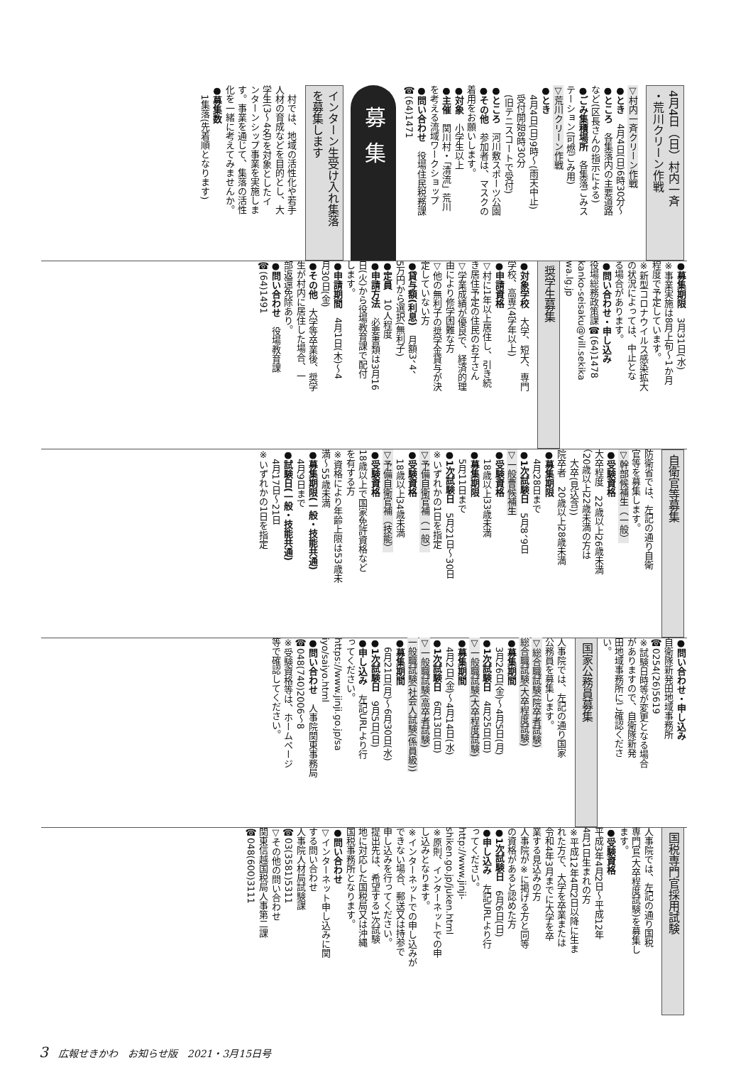4月4日（日）村内一斉
・荒川クリーン作戦
▽村内一斉クリーン作戦
●とき　4月4日(日)6時30分～
●ところ　各集落内の主要道路
など(区長さんの指示による)
●ごみ集積場所　各集落ごみス
テーション(可燃ごみ用)
▽荒川クリーン作戦
●とき
　4月4日(日)9時～(雨天中止)
　受付開始8時30分
　(旧テニスコートで受付)
●ところ　河川敷スポーツ公園
●その他　参加者は、マスクの
着用をお願いします。
●対象　小学生以上
●主催　関川村・「清流」荒川
を考える流域ワークショップ
●問い合わせ　役場住民税務課
☎(64)1471
募集
インターン生受け入れ集落
を募集します
　村では、地域の活性化や若手
人材の育成などを目的とし、大
学生(3～4名)を対象としたイ
ンターンシップ事業を実施しま
す。事業を通じて、集落の活性
化を一緒に考えてみませんか。
●募集数
　1集落(先着順となります)
●募集期限　3月31日(水)
※事業実施は8月上旬～1か月
程度で予定しています。
※新型コロナウイルス感染拡大
の状況によっては、中止とな
る場合があります。
●問い合わせ・申し込み
役場総務政策課☎(64)1478
kanko-seisaku@vill.sekika
wa.lg.jp
奨学生募集
●対象学校　大学、短大、専門
学校、高専(4学年以上)
●申請資格
▽村に1年以上居住し、引き続
き居住予定の住民のお子さん
▽学業成績が優良で、経済的理
由により修学困難な方
▽他の無利子の奨学金貸与が決
定していない方
●貸与額(利息)　月額3、4、
5万円から選択(無利子)
●定員　10人程度
●申請方法　必要書類は3月16
日(火)から役場教育課で配付
します。
●申請期間　4月1日(木)～4
月30日(金)
●その他　大学等卒業後、奨学
生が村内に居住した場合、一
部返還免除あり。
●問い合わせ　役場教育課
☎(64)1491
自衛官等募集
防衛省では、左記の通り自衛
官等を募集します。
▽幹部候補生（一般）
●受験資格
大卒程度　22歳以上26歳未満
（20歳以上22歳未満の方は
　大卒(見込含))
院卒者　20歳以上28歳未満
●募集期限
　4月28日まで
●1次試験日　5月8、9日
▽一般曹候補生
●受験資格
　18歳以上33歳未満
●募集期限
　5月11日まで
●1次試験日　5月21日～30日
※いずれかの1日を指定
▽予備自衛官補（一般）
●受験資格
　18歳以上34歳未満
▽予備自衛官補（技能）
●受験資格
18歳以上で国家免許資格など
を有する方
※資格により年齢上限は53歳未
満～55歳未満
●募集期限(一般・技能共通)
　4月9日まで
●試験日(一般・技能共通)
　4月17日～21日
※いずれかの1日を指定
●問い合わせ・申し込み
自衛隊新発田地域事務所
☎0254(26)5619
※試験日時等が変更となる場合
がありますので、自衛隊新発
田地域事務所にご確認くださ
い。
国家公務員募集
人事院では、左記の通り国家
公務員を募集します。
▽総合職試験(院卒者試験)
総合職試験(大卒程度試験)
●募集期間
　3月26日(金)～4月5日(月)
●1次試験日　4月25日(日)
▽一般職試験(大卒程度試験)
●募集期間
　4月2日(金)～4月14日(水)
●1次試験日　6月13日(日)
▽一般職試験(高卒者試験)
一般職試験(社会人試験(係員級))
●募集期間
　6月21日(月)～6月30日(水)
●1次試験日　9月5日(日)
●申し込み　左記URLより行
ってください。
https://www.jinji.go.jp/sa
iyo/saiyo.html
●問い合わせ　人事院関東事務局
☎048(740)2006～8
※受験資格等は、ホームページ
等で確認してください。
国税専門官採用試験
人事院では、左記の通り国税
専門官(大卒程度試験)を募集し
ます。
●受験資格
平成3年4月2日～平成12年
4月1日生まれの方
※平成12年4月2日以降に生ま
れた方で、大学を卒業または
令和4年3月までに大学を卒
業する見込みの方
人事院が※に掲げる方と同等
の資格があると認めた方
●1次試験日　6月6日(日)
●申し込み　左記URLより行
ってください。
http://www.jinji-
shiken.go.jp/juken.html
※原則、インターネットでの申
し込みとなります。
※インターネットでの申し込みが
できない場合、郵送又は持参で
申し込みを行ってください。
提出先は、希望する1次試験
地に対応した国税局又は沖縄
国税事務所となります。
●問い合わせ
▽インターネット申し込みに関
する問い合わせ
人事院人材局試験課
☎03(3581)5311
▽その他の問い合わせ
関東信越国税局人事第二課
☎048(600)3111
3　広報せきかわ　お知らせ版　2021・3月15日号